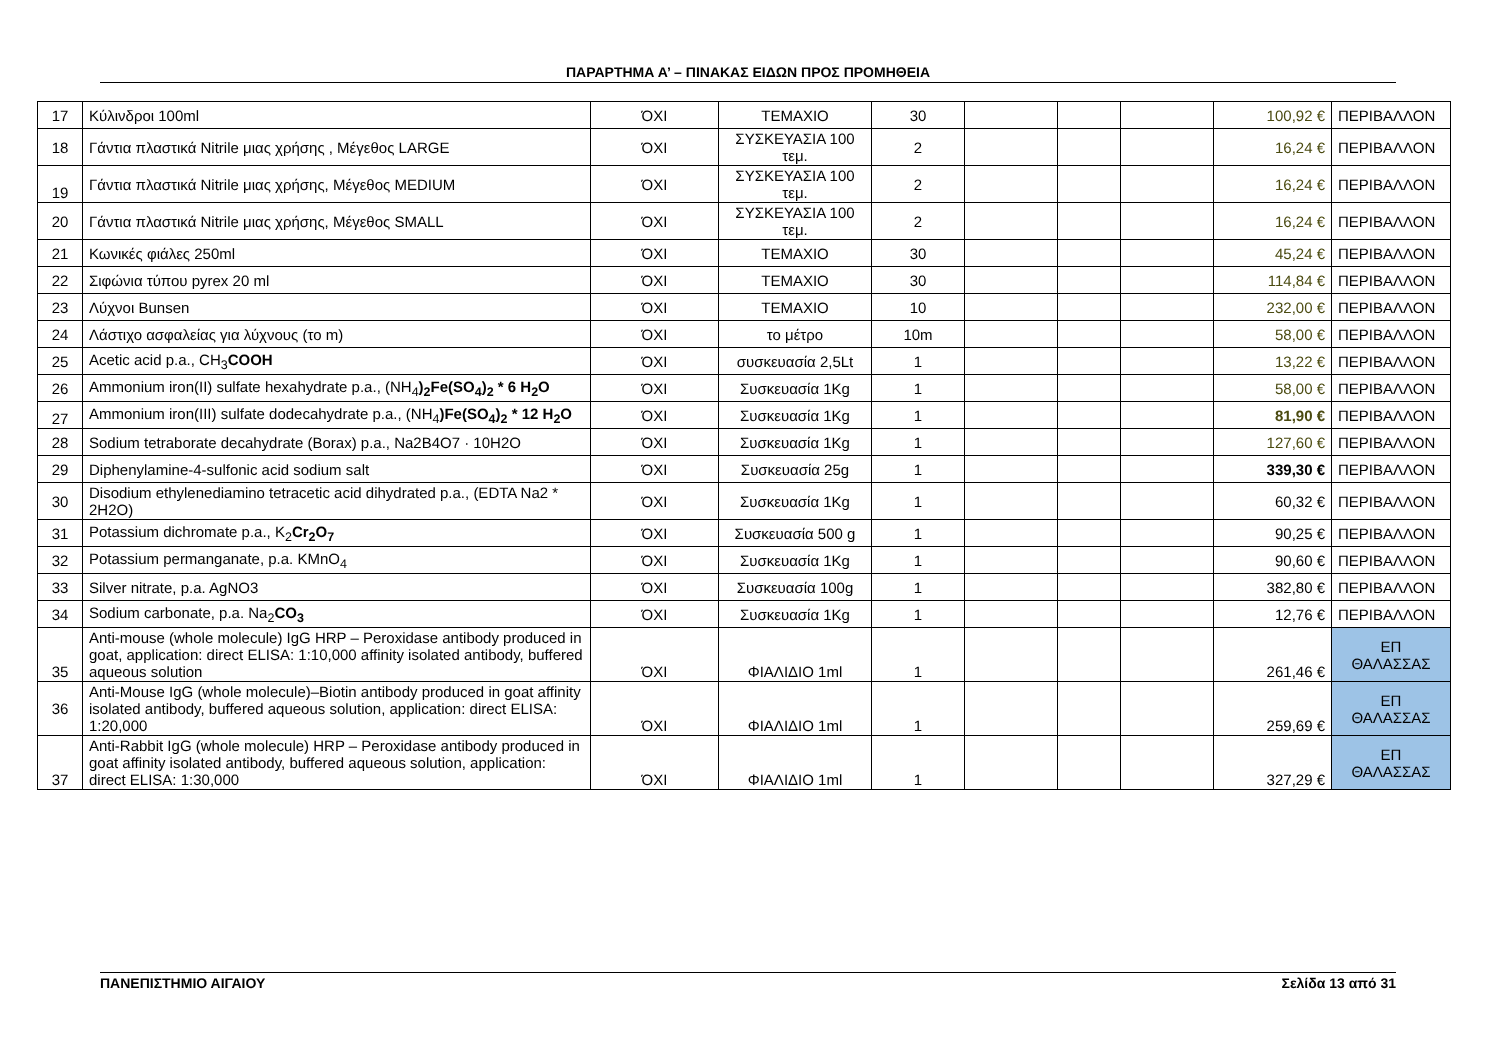ΠΑΡΑΡΤΗΜΑ Α’ – ΠΙΝΑΚΑΣ ΕΙΔΩΝ ΠΡΟΣ ΠΡΟΜΗΘΕΙΑ
| 17 | Κύλινδροι 100ml | ΌΧΙ | ΤΕΜΑΧΙΟ | 30 | | | | 100,92 € | ΠΕΡΙΒΑΛΛΟΝ |
| 18 | Γάντια πλαστικά Nitrile μιας χρήσης , Μέγεθος LARGE | ΌΧΙ | ΣΥΣΚΕΥΑΣΙΑ 100 τεμ. | 2 | | | | 16,24 € | ΠΕΡΙΒΑΛΛΟΝ |
| 19 | Γάντια πλαστικά Nitrile μιας χρήσης, Μέγεθος MEDIUM | ΌΧΙ | ΣΥΣΚΕΥΑΣΙΑ 100 τεμ. | 2 | | | | 16,24 € | ΠΕΡΙΒΑΛΛΟΝ |
| 20 | Γάντια πλαστικά Nitrile μιας χρήσης, Μέγεθος SMALL | ΌΧΙ | ΣΥΣΚΕΥΑΣΙΑ 100 τεμ. | 2 | | | | 16,24 € | ΠΕΡΙΒΑΛΛΟΝ |
| 21 | Κωνικές φιάλες 250ml | ΌΧΙ | ΤΕΜΑΧΙΟ | 30 | | | | 45,24 € | ΠΕΡΙΒΑΛΛΟΝ |
| 22 | Σιφώνια τύπου pyrex 20 ml | ΌΧΙ | ΤΕΜΑΧΙΟ | 30 | | | | 114,84 € | ΠΕΡΙΒΑΛΛΟΝ |
| 23 | Λύχνοι Bunsen | ΌΧΙ | ΤΕΜΑΧΙΟ | 10 | | | | 232,00 € | ΠΕΡΙΒΑΛΛΟΝ |
| 24 | Λάστιχο ασφαλείας για λύχνους (το m) | ΌΧΙ | το μέτρο | 10m | | | | 58,00 € | ΠΕΡΙΒΑΛΛΟΝ |
| 25 | Acetic acid p.a., CH<sub>3</sub> COOH | ΌΧΙ | συσκευασία 2,5Lt | 1 | | | | 13,22 € | ΠΕΡΙΒΑΛΛΟΝ |
| 26 | Ammonium iron(II) sulfate hexahydrate p.a., (NH<sub>4</sub> )<sub>2</sub>Fe(SO<sub>4</sub>)<sub>2</sub> * 6 H<sub>2</sub>O | ΌΧΙ | Συσκευασία 1Kg | 1 | | | | 58,00 € | ΠΕΡΙΒΑΛΛΟΝ |
| 27 | Ammonium iron(III) sulfate dodecahydrate p.a., (NH<sub>4</sub> )Fe(SO<sub>4</sub>)<sub>2</sub> * 12 H<sub>2</sub>O | ΌΧΙ | Συσκευασία 1Kg | 1 | | | | 81,90 € | ΠΕΡΙΒΑΛΛΟΝ |
| 28 | Sodium tetraborate decahydrate (Borax) p.a., Na2B4O7 · 10H2O | ΌΧΙ | Συσκευασία 1Kg | 1 | | | | 127,60 € | ΠΕΡΙΒΑΛΛΟΝ |
| 29 | Diphenylamine-4-sulfonic acid sodium salt | ΌΧΙ | Συσκευασία 25g | 1 | | | | 339,30 € | ΠΕΡΙΒΑΛΛΟΝ |
| 30 | Disodium ethylenediamino tetracetic acid dihydrated p.a., (EDTA Na2 * 2H2O) | ΌΧΙ | Συσκευασία 1Kg | 1 | | | | 60,32 € | ΠΕΡΙΒΑΛΛΟΝ |
| 31 | Potassium dichromate p.a., K<sub>2</sub> Cr<sub>2</sub>O<sub>7</sub> | ΌΧΙ | Συσκευασία 500 g | 1 | | | | 90,25 € | ΠΕΡΙΒΑΛΛΟΝ |
| 32 | Potassium permanganate, p.a. KMnO<sub>4</sub> | ΌΧΙ | Συσκευασία 1Kg | 1 | | | | 90,60 € | ΠΕΡΙΒΑΛΛΟΝ |
| 33 | Silver nitrate, p.a. AgNO3 | ΌΧΙ | Συσκευασία 100g | 1 | | | | 382,80 € | ΠΕΡΙΒΑΛΛΟΝ |
| 34 | Sodium carbonate, p.a. Na<sub>2</sub> CO<sub>3</sub> | ΌΧΙ | Συσκευασία 1Kg | 1 | | | | 12,76 € | ΠΕΡΙΒΑΛΛΟΝ |
| 35 | Anti-mouse (whole molecule) IgG HRP – Peroxidase antibody produced in goat, application: direct ELISA: 1:10,000 affinity isolated antibody, buffered aqueous solution | ΌΧΙ | ΦΙΑΛΙΔΙΟ 1ml | 1 | | | | 261,46 € | ΕΠ ΘΑΛΑΣΣΑΣ |
| 36 | Anti-Mouse IgG (whole molecule)–Biotin antibody produced in goat affinity isolated antibody, buffered aqueous solution, application: direct ELISA: 1:20,000 | ΌΧΙ | ΦΙΑΛΙΔΙΟ 1ml | 1 | | | | 259,69 € | ΕΠ ΘΑΛΑΣΣΑΣ |
| 37 | Anti-Rabbit IgG (whole molecule) HRP – Peroxidase antibody produced in goat affinity isolated antibody, buffered aqueous solution, application: direct ELISA: 1:30,000 | ΌΧΙ | ΦΙΑΛΙΔΙΟ 1ml | 1 | | | | 327,29 € | ΕΠ ΘΑΛΑΣΣΑΣ |
ΠΑΝΕΠΙΣΤΗΜΙΟ ΑΙΓΑΙΟΥ Σελίδα 13 από 31